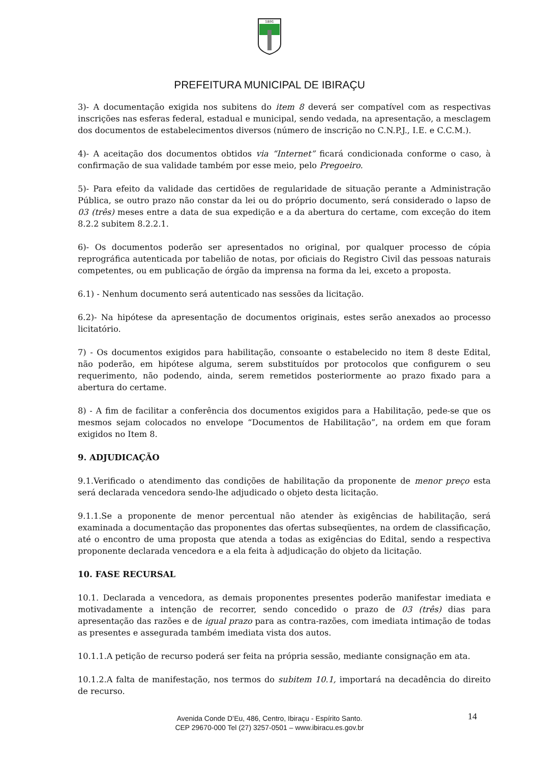1891
PREFEITURA MUNICIPAL DE IBIRAÇU
3)- A documentação exigida nos subitens do item 8 deverá ser compatível com as respectivas inscrições nas esferas federal, estadual e municipal, sendo vedada, na apresentação, a mesclagem dos documentos de estabelecimentos diversos (número de inscrição no C.N.P.J., I.E. e C.C.M.).
4)- A aceitação dos documentos obtidos via “Internet” ficará condicionada conforme o caso, à confirmação de sua validade também por esse meio, pelo Pregoeiro.
5)- Para efeito da validade das certidões de regularidade de situação perante a Administração Pública, se outro prazo não constar da lei ou do próprio documento, será considerado o lapso de 03 (três) meses entre a data de sua expedição e a da abertura do certame, com exceção do item 8.2.2 subitem 8.2.2.1.
6)- Os documentos poderão ser apresentados no original, por qualquer processo de cópia reprográfica autenticada por tabelião de notas, por oficiais do Registro Civil das pessoas naturais competentes, ou em publicação de órgão da imprensa na forma da lei, exceto a proposta.
6.1) - Nenhum documento será autenticado nas sessões da licitação.
6.2)- Na hipótese da apresentação de documentos originais, estes serão anexados ao processo licitatório.
7) - Os documentos exigidos para habilitação, consoante o estabelecido no item 8 deste Edital, não poderão, em hipótese alguma, serem substituídos por protocolos que configurem o seu requerimento, não podendo, ainda, serem remetidos posteriormente ao prazo fixado para a abertura do certame.
8) - A fim de facilitar a conferência dos documentos exigidos para a Habilitação, pede-se que os mesmos sejam colocados no envelope “Documentos de Habilitação”, na ordem em que foram exigidos no Item 8.
9. ADJUDICAÇÃO
9.1.Verificado o atendimento das condições de habilitação da proponente de menor preço esta será declarada vencedora sendo-lhe adjudicado o objeto desta licitação.
9.1.1.Se a proponente de menor percentual não atender às exigências de habilitação, será examinada a documentação das proponentes das ofertas subseqüentes, na ordem de classificação, até o encontro de uma proposta que atenda a todas as exigências do Edital, sendo a respectiva proponente declarada vencedora e a ela feita à adjudicação do objeto da licitação.
10. FASE RECURSAL
10.1. Declarada a vencedora, as demais proponentes presentes poderão manifestar imediata e motivadamente a intenção de recorrer, sendo concedido o prazo de 03 (três) dias para apresentação das razões e de igual prazo para as contra-razões, com imediata intimação de todas as presentes e assegurada também imediata vista dos autos.
10.1.1.A petição de recurso poderá ser feita na própria sessão, mediante consignação em ata.
10.1.2.A falta de manifestação, nos termos do subitem 10.1, importará na decadência do direito de recurso.
14
Avenida Conde D’Eu, 486, Centro, Ibiraçu - Espírito Santo.
CEP 29670-000 Tel (27) 3257-0501 – www.ibiracu.es.gov.br